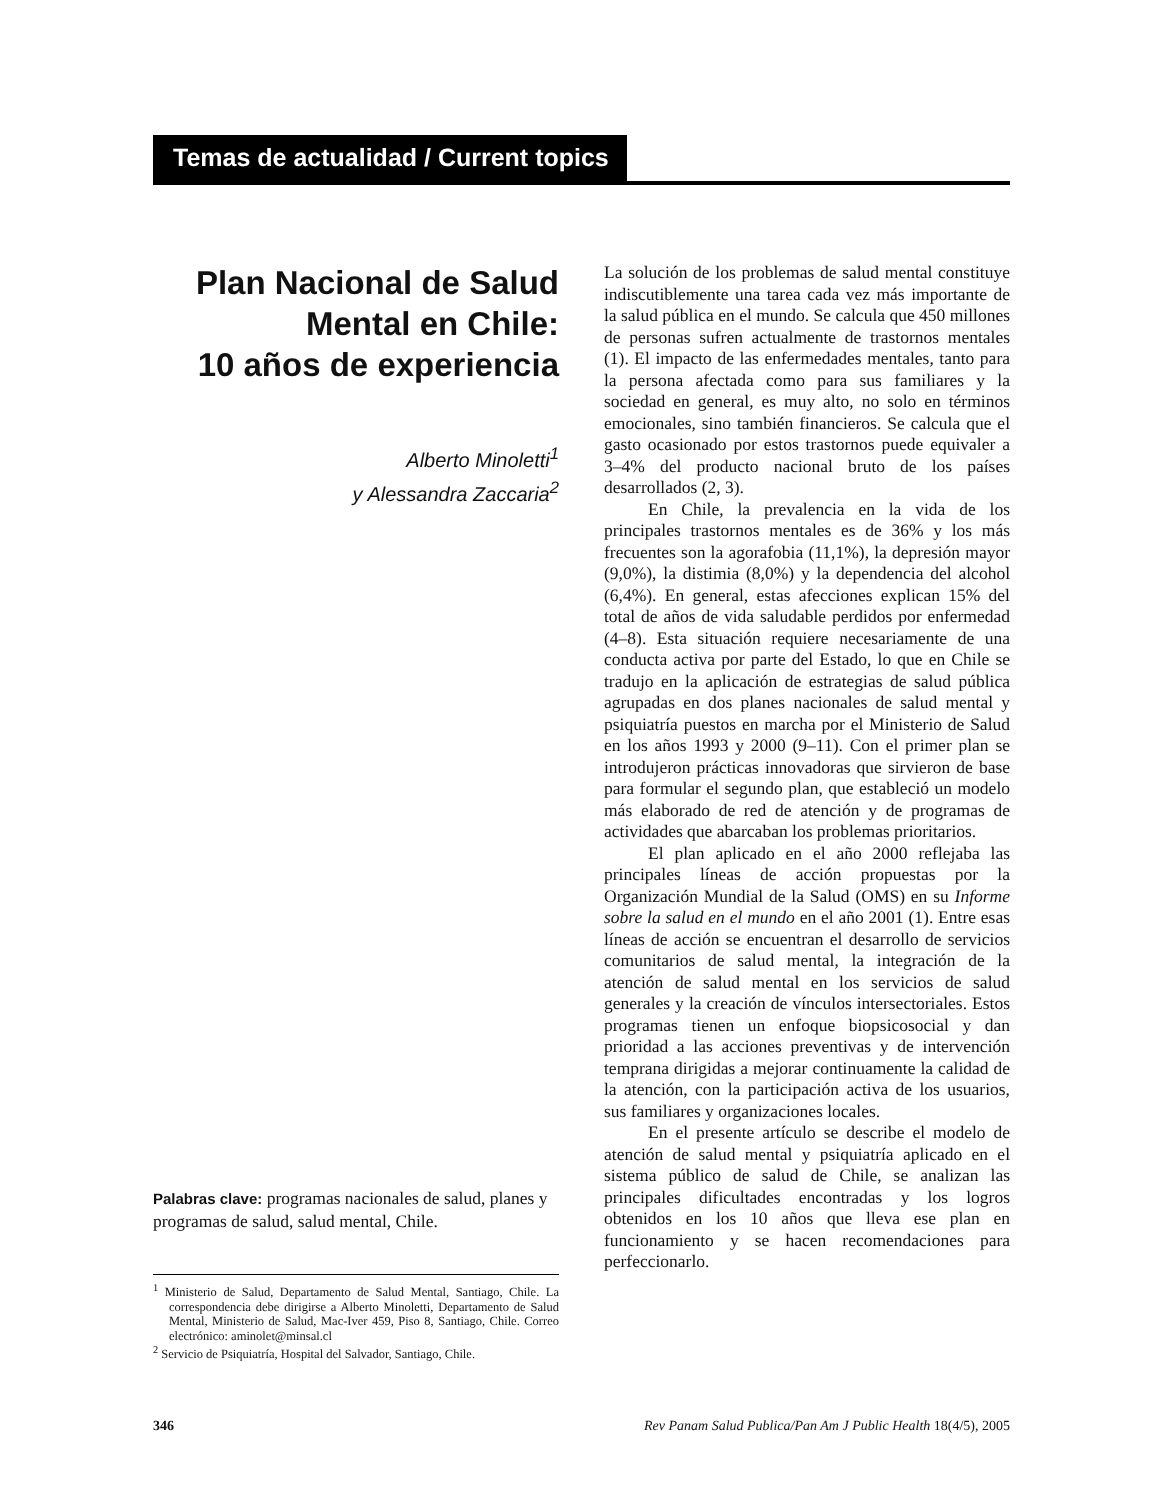Temas de actualidad / Current topics
Plan Nacional de Salud Mental en Chile:
10 años de experiencia
Alberto Minoletti<sup>1</sup>
y Alessandra Zaccaria<sup>2</sup>
Palabras clave: programas nacionales de salud, planes y programas de salud, salud mental, Chile.
<sup>1</sup> Ministerio de Salud, Departamento de Salud Mental, Santiago, Chile. La correspondencia debe dirigirse a Alberto Minoletti, Departamento de Salud Mental, Ministerio de Salud, Mac-Iver 459, Piso 8, Santiago, Chile. Correo electrónico: aminolet@minsal.cl
<sup>2</sup> Servicio de Psiquiatría, Hospital del Salvador, Santiago, Chile.
La solución de los problemas de salud mental constituye indiscutiblemente una tarea cada vez más importante de la salud pública en el mundo. Se calcula que 450 millones de personas sufren actualmente de trastornos mentales (1). El impacto de las enfermedades mentales, tanto para la persona afectada como para sus familiares y la sociedad en general, es muy alto, no solo en términos emocionales, sino también financieros. Se calcula que el gasto ocasionado por estos trastornos puede equivaler a 3–4% del producto nacional bruto de los países desarrollados (2, 3).
En Chile, la prevalencia en la vida de los principales trastornos mentales es de 36% y los más frecuentes son la agorafobia (11,1%), la depresión mayor (9,0%), la distimia (8,0%) y la dependencia del alcohol (6,4%). En general, estas afecciones explican 15% del total de años de vida saludable perdidos por enfermedad (4–8). Esta situación requiere necesariamente de una conducta activa por parte del Estado, lo que en Chile se tradujo en la aplicación de estrategias de salud pública agrupadas en dos planes nacionales de salud mental y psiquiatría puestos en marcha por el Ministerio de Salud en los años 1993 y 2000 (9–11). Con el primer plan se introdujeron prácticas innovadoras que sirvieron de base para formular el segundo plan, que estableció un modelo más elaborado de red de atención y de programas de actividades que abarcaban los problemas prioritarios.
El plan aplicado en el año 2000 reflejaba las principales líneas de acción propuestas por la Organización Mundial de la Salud (OMS) en su Informe sobre la salud en el mundo en el año 2001 (1). Entre esas líneas de acción se encuentran el desarrollo de servicios comunitarios de salud mental, la integración de la atención de salud mental en los servicios de salud generales y la creación de vínculos intersectoriales. Estos programas tienen un enfoque biopsicosocial y dan prioridad a las acciones preventivas y de intervención temprana dirigidas a mejorar continuamente la calidad de la atención, con la participación activa de los usuarios, sus familiares y organizaciones locales.
En el presente artículo se describe el modelo de atención de salud mental y psiquiatría aplicado en el sistema público de salud de Chile, se analizan las principales dificultades encontradas y los logros obtenidos en los 10 años que lleva ese plan en funcionamiento y se hacen recomendaciones para perfeccionarlo.
346 Rev Panam Salud Publica/Pan Am J Public Health 18(4/5), 2005